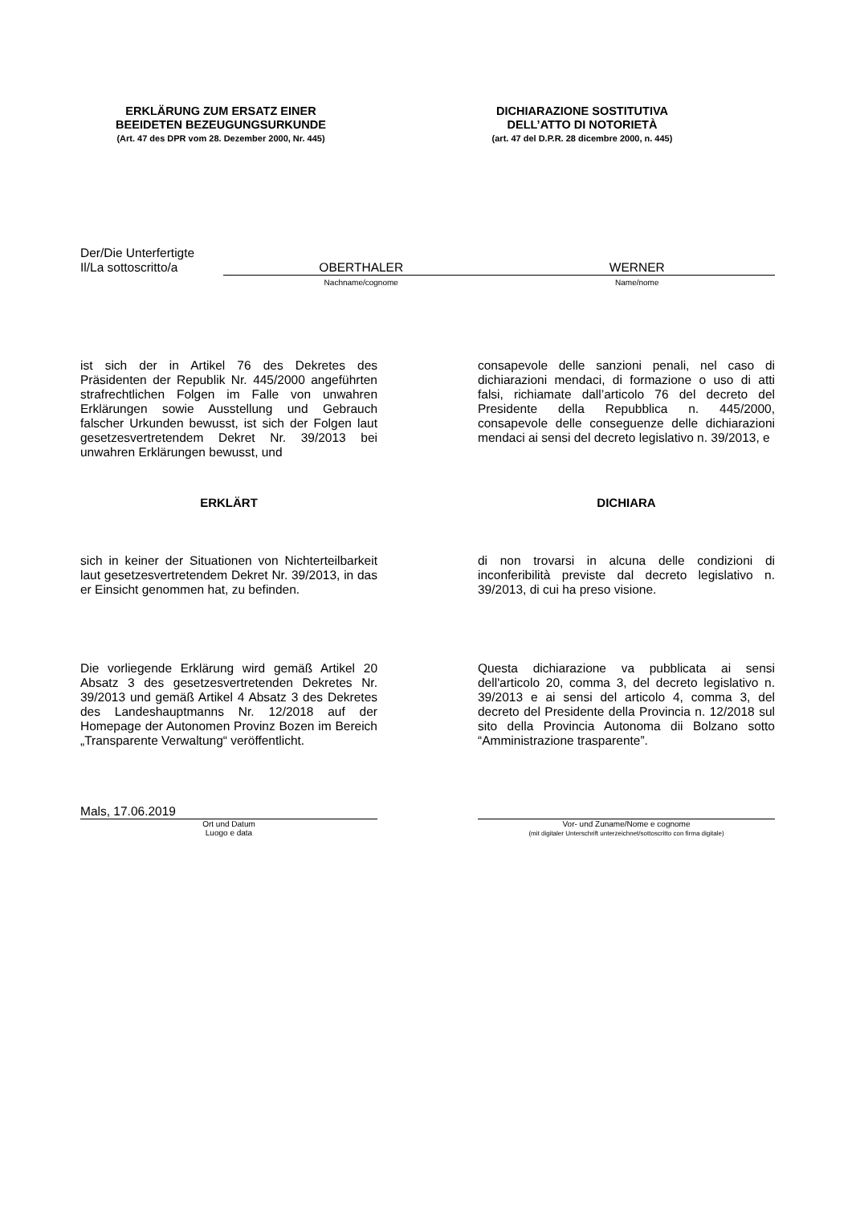ERKLÄRUNG ZUM ERSATZ EINER
BEEIDETEN BEZEUGUNGSURKUNDE
(Art. 47 des DPR vom 28. Dezember 2000, Nr. 445)
DICHIARAZIONE SOSTITUTIVA
DELL’ATTO DI NOTORIETÀ
(art. 47 del D.P.R. 28 dicembre 2000, n. 445)
Der/Die Unterfertigte
Il/La sottoscritto/a
OBERTHALER WERNER
Nachname/cognome Name/nome
ist sich der in Artikel 76 des Dekretes des Präsidenten der Republik Nr. 445/2000 angeführten strafrechtlichen Folgen im Falle von unwahren Erklärungen sowie Ausstellung und Gebrauch falscher Urkunden bewusst, ist sich der Folgen laut gesetzesvertretendem Dekret Nr. 39/2013 bei unwahren Erklärungen bewusst, und
consapevole delle sanzioni penali, nel caso di dichiarazioni mendaci, di formazione o uso di atti falsi, richiamate dall’articolo 76 del decreto del Presidente della Repubblica n. 445/2000, consapevole delle conseguenze delle dichiarazioni mendaci ai sensi del decreto legislativo n. 39/2013, e
ERKLÄRT DICHIARA
sich in keiner der Situationen von Nichterteilbarkeit laut gesetzesvertretendem Dekret Nr. 39/2013, in das er Einsicht genommen hat, zu befinden.
di non trovarsi in alcuna delle condizioni di inconferibilità previste dal decreto legislativo n. 39/2013, di cui ha preso visione.
Die vorliegende Erklärung wird gemäß Artikel 20 Absatz 3 des gesetzesvertretenden Dekretes Nr. 39/2013 und gemäß Artikel 4 Absatz 3 des Dekretes des Landeshauptmanns Nr. 12/2018 auf der Homepage der Autonomen Provinz Bozen im Bereich „Transparente Verwaltung“ veröffentlicht.
Questa dichiarazione va pubblicata ai sensi dell'articolo 20, comma 3, del decreto legislativo n. 39/2013 e ai sensi del articolo 4, comma 3, del decreto del Presidente della Provincia n. 12/2018 sul sito della Provincia Autonoma dii Bolzano sotto “Amministrazione trasparente”.
Mals, 17.06.2019
Ort und Datum
Luogo e data
Vor- und Zuname/Nome e cognome
(mit digitaler Unterschrift unterzeichnet/sottoscritto con firma digitale)